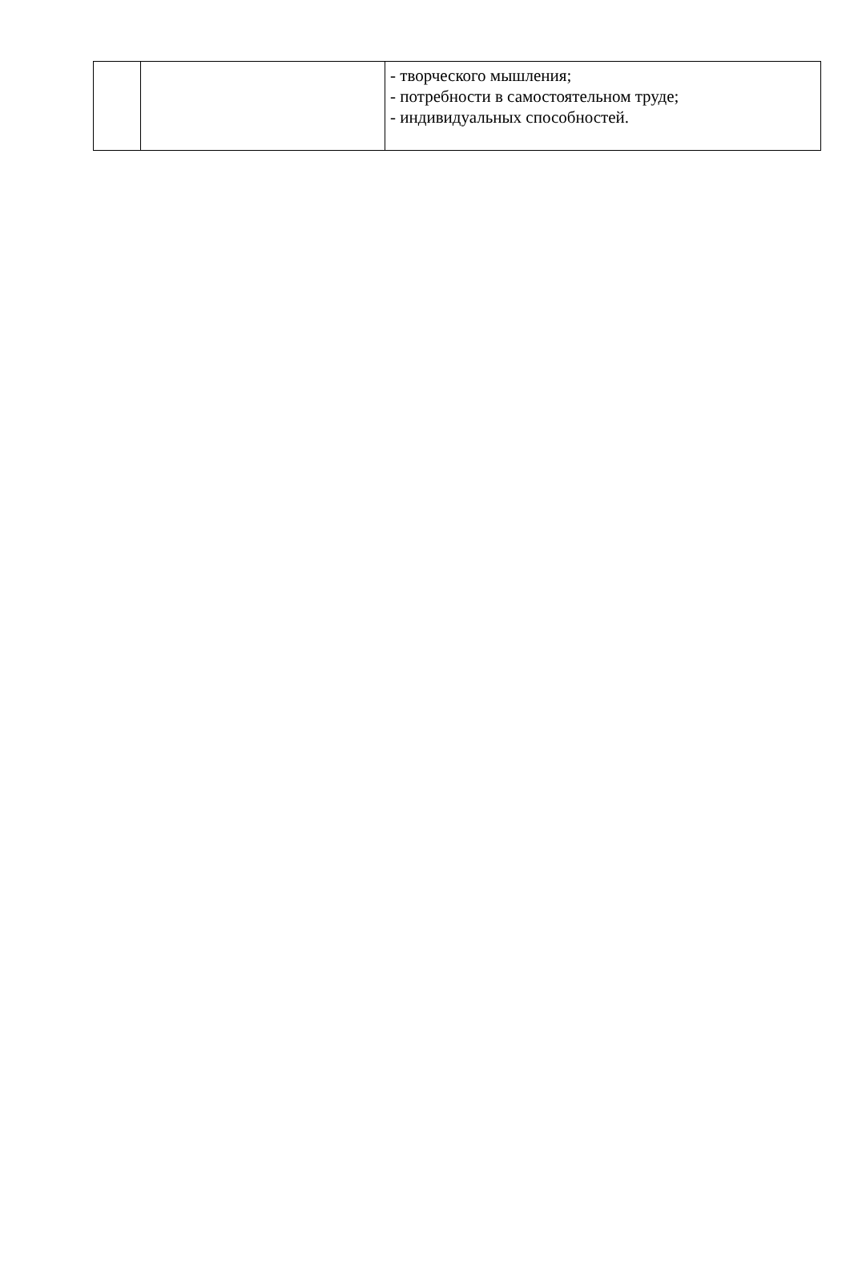| | | - творческого мышления; - потребности в самостоятельном труде; - индивидуальных способностей. |